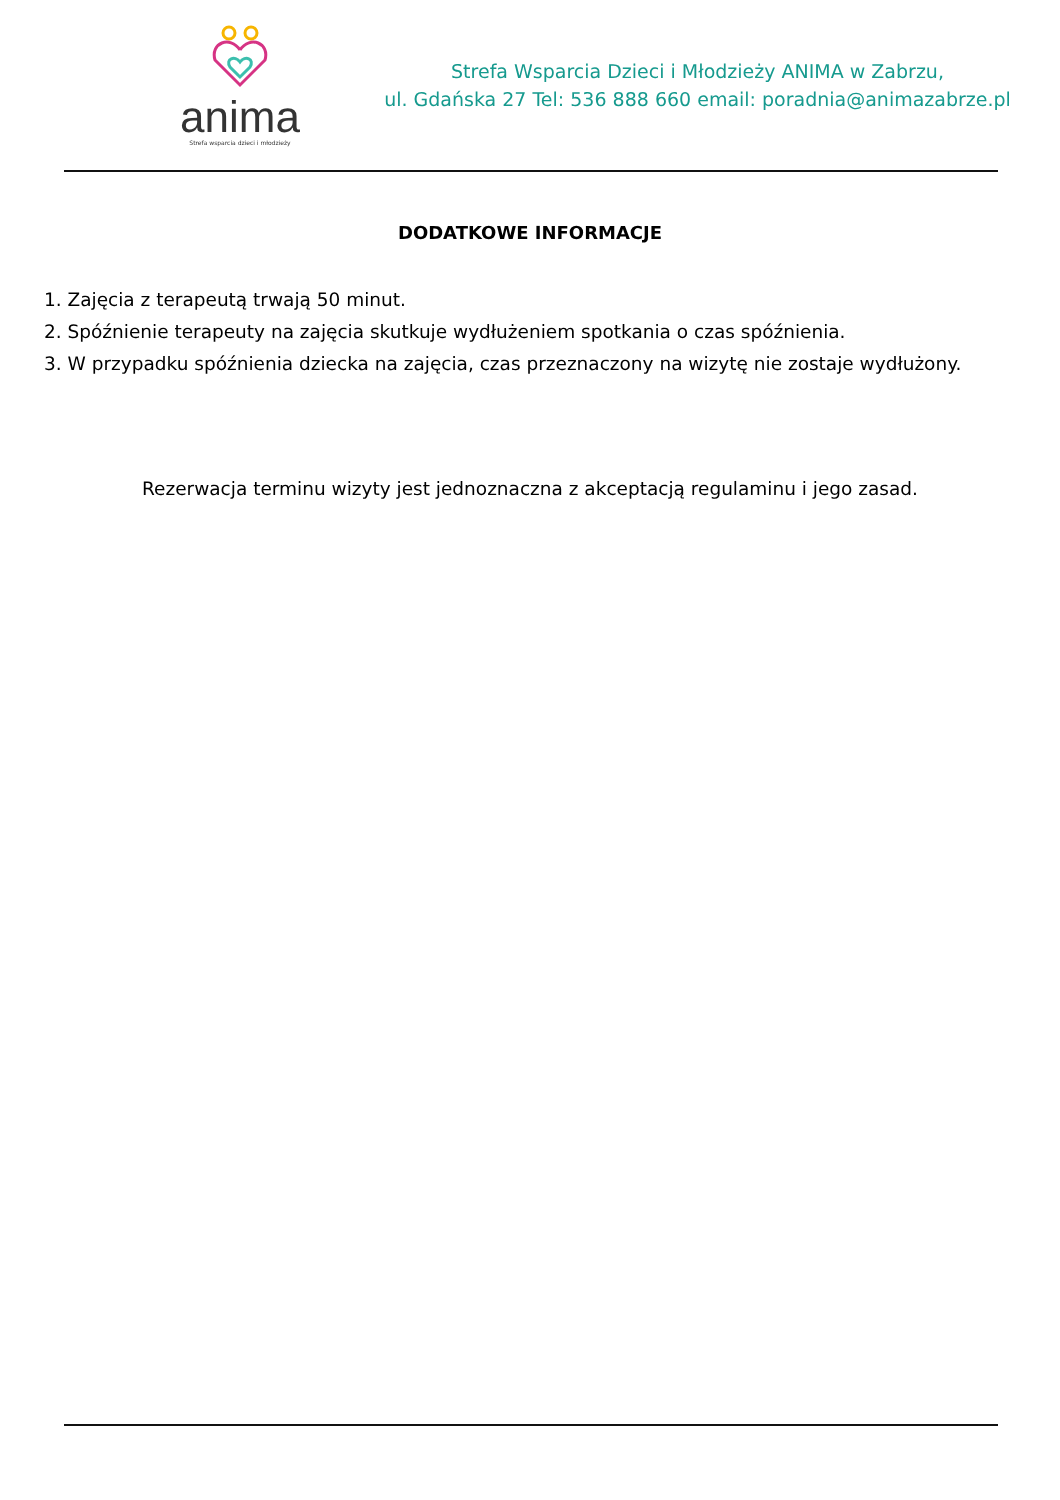anima
Strefa wsparcia dzieci i młodzieży
Strefa Wsparcia Dzieci i Młodzieży ANIMA w Zabrzu,
ul. Gdańska 27 Tel: 536 888 660 email: poradnia@animazabrze.pl
DODATKOWE INFORMACJE
1. Zajęcia z terapeutą trwają 50 minut.
2. Spóźnienie terapeuty na zajęcia skutkuje wydłużeniem spotkania o czas spóźnienia.
3. W przypadku spóźnienia dziecka na zajęcia, czas przeznaczony na wizytę nie zostaje wydłużony.
Rezerwacja terminu wizyty jest jednoznaczna z akceptacją regulaminu i jego zasad.